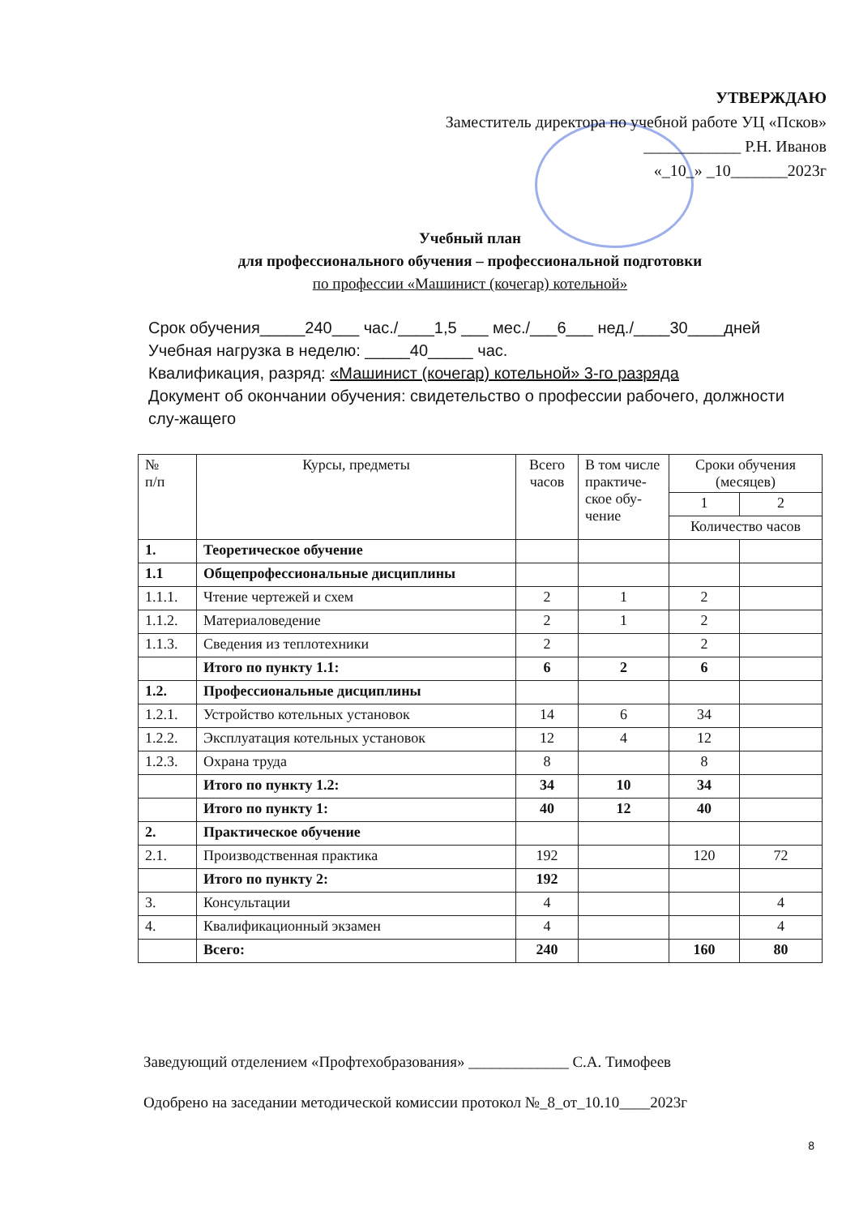УТВЕРЖДАЮ
Заместитель директора по учебной работе УЦ «Псков»
____________ Р.Н. Иванов
«_10_» _10_______2023г
Учебный план
для профессионального обучения – профессиональной подготовки
по профессии «Машинист (кочегар) котельной»
Срок обучения_____240___ час./____1,5 ___ мес./___6___ нед./____30____дней
Учебная нагрузка в неделю: _____40_____ час.
Квалификация, разряд: «Машинист (кочегар) котельной» 3-го разряда
Документ об окончании обучения: свидетельство о профессии рабочего, должности слу-жащего
| № п/п | Курсы, предметы | Всего часов | В том числе практиче-ское обу-чение | Сроки обучения (месяцев) | |
| --- | --- | --- | --- | --- | --- |
| | | | | 1 | 2 |
| | | | | Количество часов | |
| 1. | Теоретическое обучение | | | | |
| 1.1 | Общепрофессиональные дисциплины | | | | |
| 1.1.1. | Чтение чертежей и схем | 2 | 1 | 2 | |
| 1.1.2. | Материаловедение | 2 | 1 | 2 | |
| 1.1.3. | Сведения из теплотехники | 2 | | 2 | |
| | Итого по пункту 1.1: | 6 | 2 | 6 | |
| 1.2. | Профессиональные дисциплины | | | | |
| 1.2.1. | Устройство котельных установок | 14 | 6 | 34 | |
| 1.2.2. | Эксплуатация котельных установок | 12 | 4 | 12 | |
| 1.2.3. | Охрана труда | 8 | | 8 | |
| | Итого по пункту 1.2: | 34 | 10 | 34 | |
| | Итого по пункту 1: | 40 | 12 | 40 | |
| 2. | Практическое обучение | | | | |
| 2.1. | Производственная практика | 192 | | 120 | 72 |
| | Итого по пункту 2: | 192 | | | |
| 3. | Консультации | 4 | | | 4 |
| 4. | Квалификационный экзамен | 4 | | | 4 |
| | Всего: | 240 | | 160 | 80 |
Заведующий отделением «Профтехобразования» _____________ С.А. Тимофеев
Одобрено на заседании методической комиссии протокол №_8_от_10.10____2023г
8